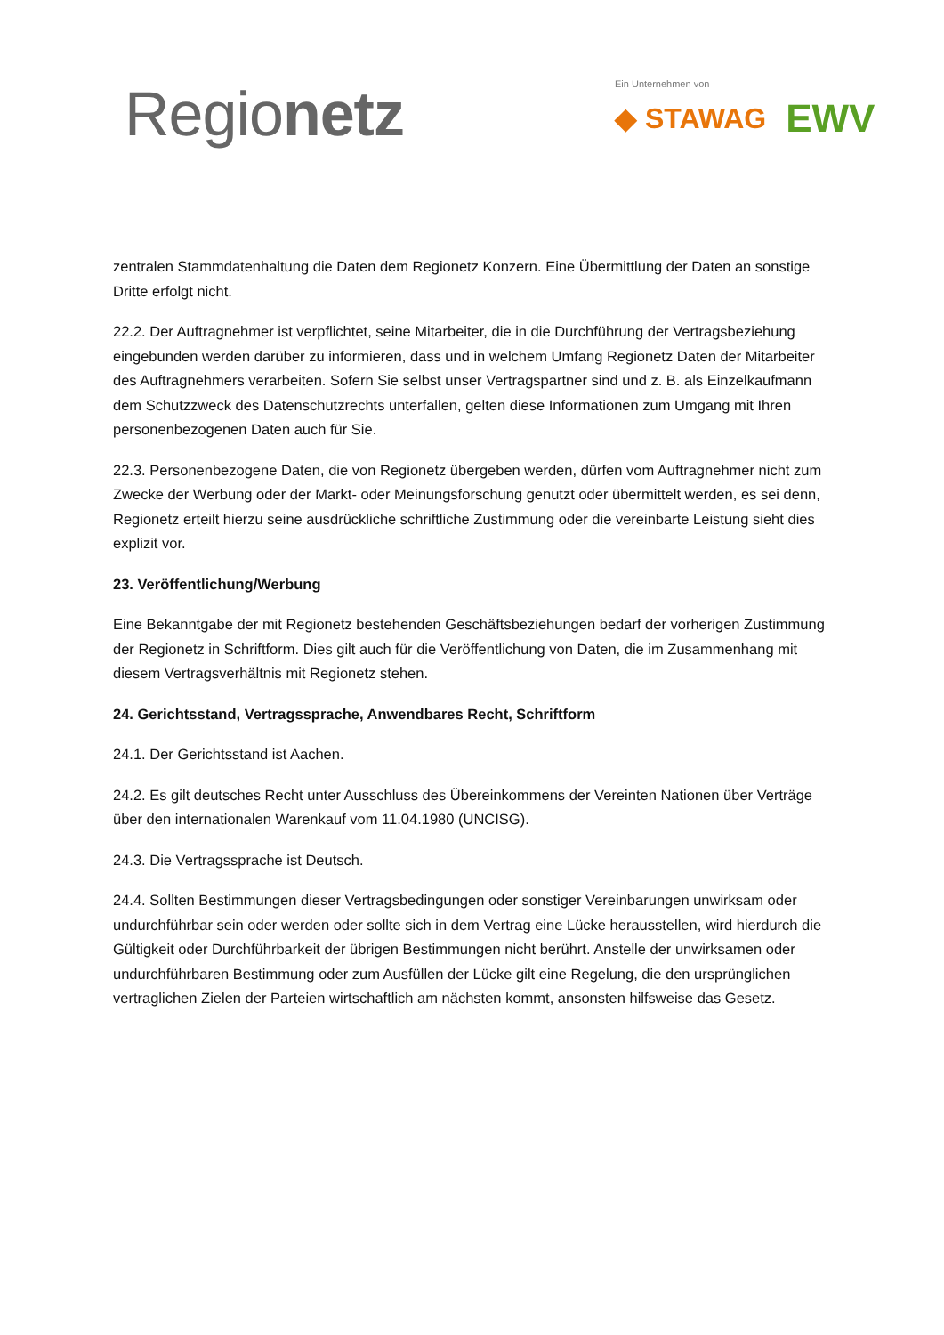Regionetz
Ein Unternehmen von
◆ STAWAG EWV
zentralen Stammdatenhaltung die Daten dem Regionetz Konzern. Eine Übermittlung der Daten an sonstige Dritte erfolgt nicht.
22.2. Der Auftragnehmer ist verpflichtet, seine Mitarbeiter, die in die Durchführung der Vertragsbeziehung eingebunden werden darüber zu informieren, dass und in welchem Umfang Regionetz Daten der Mitarbeiter des Auftragnehmers verarbeiten. Sofern Sie selbst unser Vertragspartner sind und z. B. als Einzelkaufmann dem Schutzzweck des Datenschutzrechts unterfallen, gelten diese Informationen zum Umgang mit Ihren personenbezogenen Daten auch für Sie.
22.3. Personenbezogene Daten, die von Regionetz übergeben werden, dürfen vom Auftragnehmer nicht zum Zwecke der Werbung oder der Markt- oder Meinungsforschung genutzt oder übermittelt werden, es sei denn, Regionetz erteilt hierzu seine ausdrückliche schriftliche Zustimmung oder die vereinbarte Leistung sieht dies explizit vor.
23. Veröffentlichung/Werbung
Eine Bekanntgabe der mit Regionetz bestehenden Geschäftsbeziehungen bedarf der vorherigen Zustimmung der Regionetz in Schriftform. Dies gilt auch für die Veröffentlichung von Daten, die im Zusammenhang mit diesem Vertragsverhältnis mit Regionetz stehen.
24. Gerichtsstand, Vertragssprache, Anwendbares Recht, Schriftform
24.1. Der Gerichtsstand ist Aachen.
24.2. Es gilt deutsches Recht unter Ausschluss des Übereinkommens der Vereinten Nationen über Verträge über den internationalen Warenkauf vom 11.04.1980 (UNCISG).
24.3. Die Vertragssprache ist Deutsch.
24.4. Sollten Bestimmungen dieser Vertragsbedingungen oder sonstiger Vereinbarungen unwirksam oder undurchführbar sein oder werden oder sollte sich in dem Vertrag eine Lücke herausstellen, wird hierdurch die Gültigkeit oder Durchführbarkeit der übrigen Bestimmungen nicht berührt. Anstelle der unwirksamen oder undurchführbaren Bestimmung oder zum Ausfüllen der Lücke gilt eine Regelung, die den ursprünglichen vertraglichen Zielen der Parteien wirtschaftlich am nächsten kommt, ansonsten hilfsweise das Gesetz.